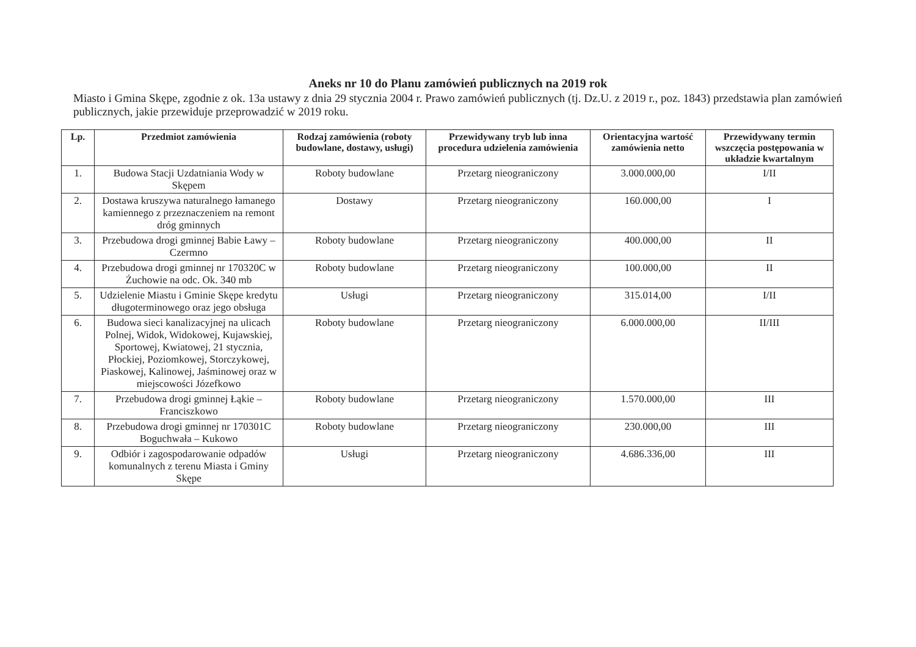Aneks nr 10 do Planu zamówień publicznych na 2019 rok
Miasto i Gmina Skępe, zgodnie z ok. 13a ustawy z dnia 29 stycznia 2004 r. Prawo zamówień publicznych (tj. Dz.U. z 2019 r., poz. 1843) przedstawia plan zamówień publicznych, jakie przewiduje przeprowadzić w 2019 roku.
| Lp. | Przedmiot zamówienia | Rodzaj zamówienia (roboty budowlane, dostawy, usługi) | Przewidywany tryb lub inna procedura udzielenia zamówienia | Orientacyjna wartość zamówienia netto | Przewidywany termin wszczęcia postępowania w układzie kwartalnym |
| --- | --- | --- | --- | --- | --- |
| 1. | Budowa Stacji Uzdatniania Wody w Skępem | Roboty budowlane | Przetarg nieograniczony | 3.000.000,00 | I/II |
| 2. | Dostawa kruszywa naturalnego łamanego kamiennego z przeznaczeniem na remont dróg gminnych | Dostawy | Przetarg nieograniczony | 160.000,00 | I |
| 3. | Przebudowa drogi gminnej Babie Ławy – Czermno | Roboty budowlane | Przetarg nieograniczony | 400.000,00 | II |
| 4. | Przebudowa drogi gminnej nr 170320C w Żuchowie na odc. Ok. 340 mb | Roboty budowlane | Przetarg nieograniczony | 100.000,00 | II |
| 5. | Udzielenie Miastu i Gminie Skępe kredytu długoterminowego oraz jego obsługa | Usługi | Przetarg nieograniczony | 315.014,00 | I/II |
| 6. | Budowa sieci kanalizacyjnej na ulicach Polnej, Widok, Widokowej, Kujawskiej, Sportowej, Kwiatowej, 21 stycznia, Płockiej, Poziomkowej, Storczykowej, Piaskowej, Kalinowej, Jaśminowej oraz w miejscowości Józefkowo | Roboty budowlane | Przetarg nieograniczony | 6.000.000,00 | II/III |
| 7. | Przebudowa drogi gminnej Łąkie – Franciszkowo | Roboty budowlane | Przetarg nieograniczony | 1.570.000,00 | III |
| 8. | Przebudowa drogi gminnej nr 170301C Boguchwała – Kukowo | Roboty budowlane | Przetarg nieograniczony | 230.000,00 | III |
| 9. | Odbiór i zagospodarowanie odpadów komunalnych z terenu Miasta i Gminy Skępe | Usługi | Przetarg nieograniczony | 4.686.336,00 | III |